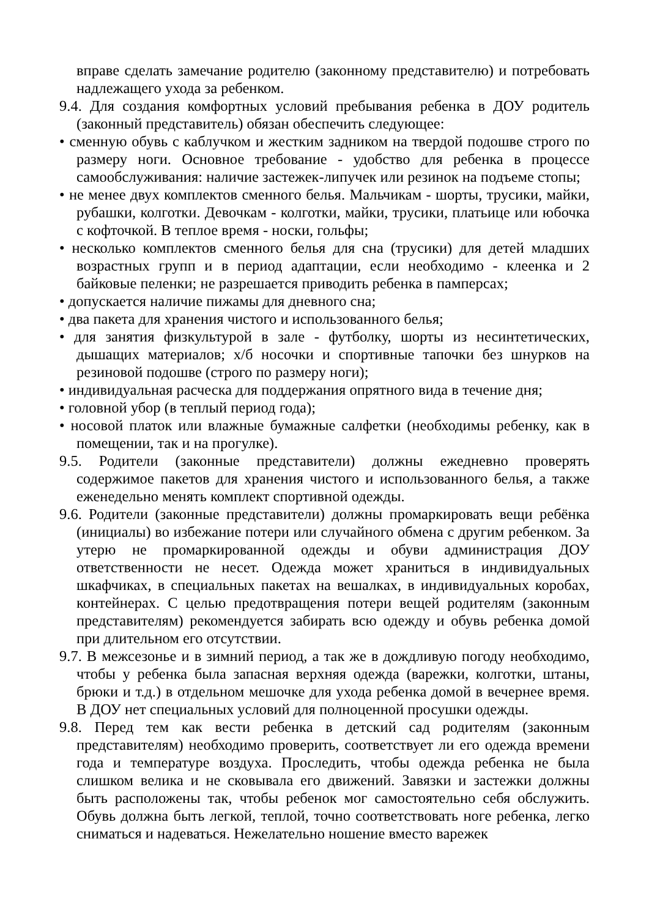вправе сделать замечание родителю (законному представителю) и потребовать надлежащего ухода за ребенком.
9.4. Для создания комфортных условий пребывания ребенка в ДОУ родитель (законный представитель) обязан обеспечить следующее:
• сменную обувь с каблучком и жестким задником на твердой подошве строго по размеру ноги. Основное требование - удобство для ребенка в процессе самообслуживания: наличие застежек-липучек или резинок на подъеме стопы;
• не менее двух комплектов сменного белья. Мальчикам - шорты, трусики, майки, рубашки, колготки. Девочкам - колготки, майки, трусики, платьице или юбочка с кофточкой. В теплое время - носки, гольфы;
• несколько комплектов сменного белья для сна (трусики) для детей младших возрастных групп и в период адаптации, если необходимо - клеенка и 2 байковые пеленки; не разрешается приводить ребенка в памперсах;
• допускается наличие пижамы для дневного сна;
• два пакета для хранения чистого и использованного белья;
• для занятия физкультурой в зале - футболку, шорты из несинтетических, дышащих материалов; х/б носочки и спортивные тапочки без шнурков на резиновой подошве (строго по размеру ноги);
• индивидуальная расческа для поддержания опрятного вида в течение дня;
• головной убор (в теплый период года);
• носовой платок или влажные бумажные салфетки (необходимы ребенку, как в помещении, так и на прогулке).
9.5. Родители (законные представители) должны ежедневно проверять содержимое пакетов для хранения чистого и использованного белья, а также еженедельно менять комплект спортивной одежды.
9.6. Родители (законные представители) должны промаркировать вещи ребёнка (инициалы) во избежание потери или случайного обмена с другим ребенком. За утерю не промаркированной одежды и обуви администрация ДОУ ответственности не несет. Одежда может храниться в индивидуальных шкафчиках, в специальных пакетах на вешалках, в индивидуальных коробах, контейнерах. С целью предотвращения потери вещей родителям (законным представителям) рекомендуется забирать всю одежду и обувь ребенка домой при длительном его отсутствии.
9.7. В межсезонье и в зимний период, а так же в дождливую погоду необходимо, чтобы у ребенка была запасная верхняя одежда (варежки, колготки, штаны, брюки и т.д.) в отдельном мешочке для ухода ребенка домой в вечернее время. В ДОУ нет специальных условий для полноценной просушки одежды.
9.8. Перед тем как вести ребенка в детский сад родителям (законным представителям) необходимо проверить, соответствует ли его одежда времени года и температуре воздуха. Проследить, чтобы одежда ребенка не была слишком велика и не сковывала его движений. Завязки и застежки должны быть расположены так, чтобы ребенок мог самостоятельно себя обслужить. Обувь должна быть легкой, теплой, точно соответствовать ноге ребенка, легко сниматься и надеваться. Нежелательно ношение вместо варежек